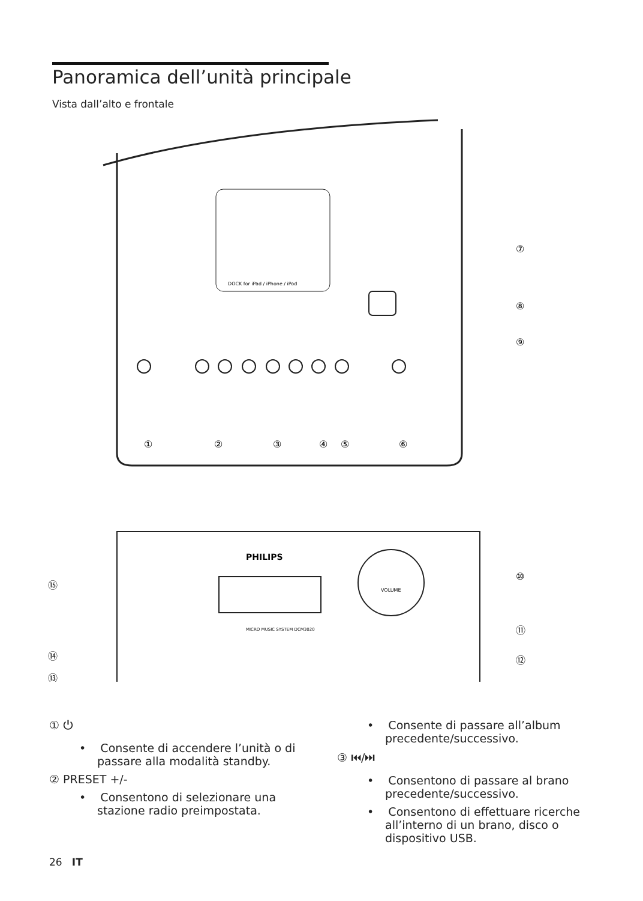Panoramica dell’unità principale
Vista dall’alto e frontale
DOCK for iPad / iPhone / iPod
PHILIPS
VOLUME
MICRO MUSIC SYSTEM DCM3020
①
②
③
④
⑤
⑥
⑦
⑧
⑨
⑩
⑪
⑫
⑬
⑭
⑮
① ⏻
• Consente di accendere l’unità o di passare alla modalità standby.
② PRESET +/-
• Consentono di selezionare una stazione radio preimpostata.
• Consente di passare all’album precedente/successivo.
③ ⏮/⏭
• Consentono di passare al brano precedente/successivo.
• Consentono di effettuare ricerche all’interno di un brano, disco o dispositivo USB.
26 IT